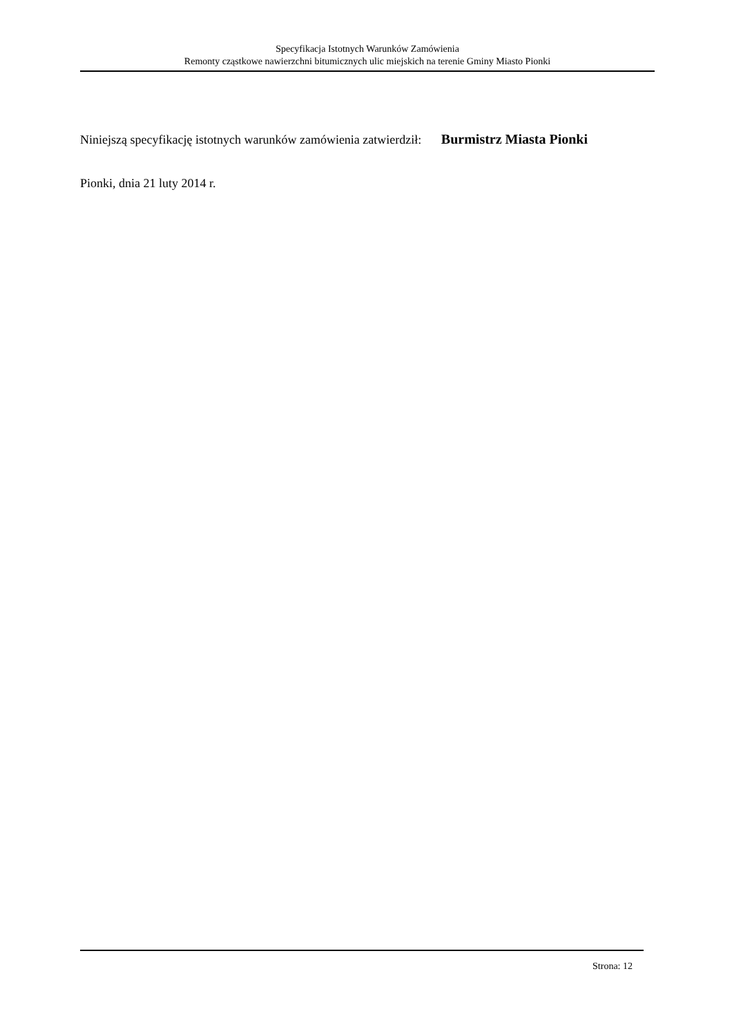Specyfikacja Istotnych Warunków Zamówienia
Remonty cząstkowe nawierzchni bitumicznych ulic miejskich na terenie Gminy Miasto Pionki
Niniejszą specyfikację istotnych warunków zamówienia zatwierdził: Burmistrz Miasta Pionki
Pionki, dnia 21 luty 2014 r.
Strona: 12